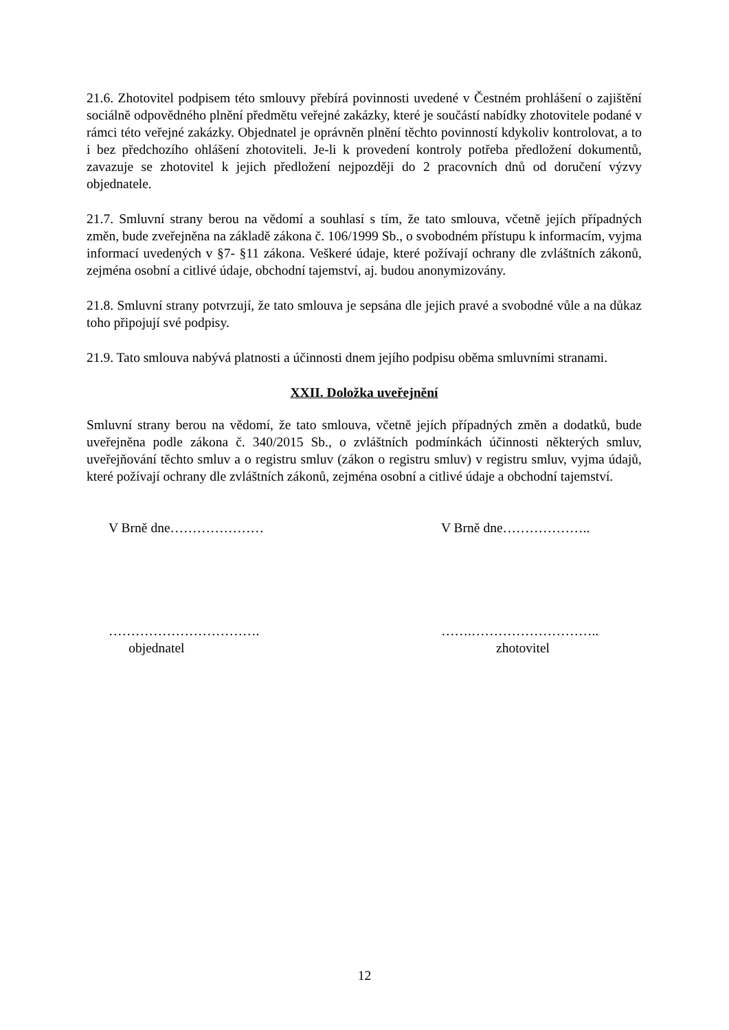21.6. Zhotovitel podpisem této smlouvy přebírá povinnosti uvedené v Čestném prohlášení o zajištění sociálně odpovědného plnění předmětu veřejné zakázky, které je součástí nabídky zhotovitele podané v rámci této veřejné zakázky. Objednatel je oprávněn plnění těchto povinností kdykoliv kontrolovat, a to i bez předchozího ohlášení zhotoviteli. Je-li k provedení kontroly potřeba předložení dokumentů, zavazuje se zhotovitel k jejich předložení nejpozději do 2 pracovních dnů od doručení výzvy objednatele.
21.7. Smluvní strany berou na vědomí a souhlasí s tím, že tato smlouva, včetně jejích případných změn, bude zveřejněna na základě zákona č. 106/1999 Sb., o svobodném přístupu k informacím, vyjma informací uvedených v §7- §11 zákona. Veškeré údaje, které požívají ochrany dle zvláštních zákonů, zejména osobní a citlivé údaje, obchodní tajemství, aj. budou anonymizovány.
21.8. Smluvní strany potvrzují, že tato smlouva je sepsána dle jejich pravé a svobodné vůle a na důkaz toho připojují své podpisy.
21.9. Tato smlouva nabývá platnosti a účinnosti dnem jejího podpisu oběma smluvními stranami.
XXII. Doložka uveřejnění
Smluvní strany berou na vědomí, že tato smlouva, včetně jejích případných změn a dodatků, bude uveřejněna podle zákona č. 340/2015 Sb., o zvláštních podmínkách účinnosti některých smluv, uveřejňování těchto smluv a o registru smluv (zákon o registru smluv) v registru smluv, vyjma údajů, které požívají ochrany dle zvláštních zákonů, zejména osobní a citlivé údaje a obchodní tajemství.
V Brně dne…………………
…………………………….
objednatel
V Brně dne………………..
…….………………………..
zhotovitel
12